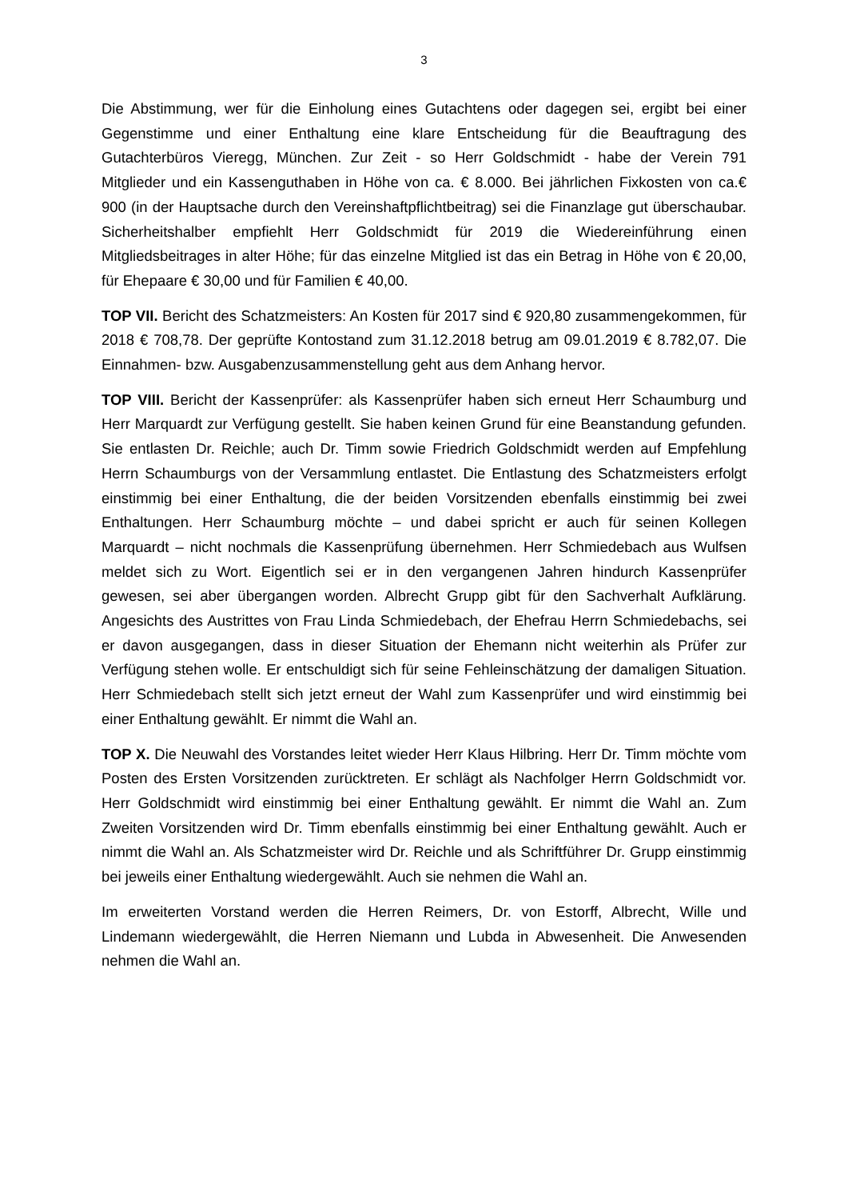3
Die Abstimmung, wer für die Einholung eines Gutachtens oder dagegen sei, ergibt bei einer Gegenstimme und einer Enthaltung eine klare Entscheidung für die Beauftragung des Gutachterbüros Vieregg, München. Zur Zeit - so Herr Goldschmidt - habe der Verein 791 Mitglieder und ein Kassenguthaben in Höhe von ca. € 8.000. Bei jährlichen Fixkosten von ca.€ 900 (in der Hauptsache durch den Vereinshaftpflichtbeitrag) sei die Finanzlage gut überschaubar. Sicherheitshalber empfiehlt Herr Goldschmidt für 2019 die Wiedereinführung einen Mitgliedsbeitrages in alter Höhe; für das einzelne Mitglied ist das ein Betrag in Höhe von € 20,00, für Ehepaare € 30,00 und für Familien € 40,00.
TOP VII. Bericht des Schatzmeisters: An Kosten für 2017 sind € 920,80 zusammengekommen, für 2018 € 708,78. Der geprüfte Kontostand zum 31.12.2018 betrug am 09.01.2019 € 8.782,07. Die Einnahmen- bzw. Ausgabenzusammenstellung geht aus dem Anhang hervor.
TOP VIII. Bericht der Kassenprüfer: als Kassenprüfer haben sich erneut Herr Schaumburg und Herr Marquardt zur Verfügung gestellt. Sie haben keinen Grund für eine Beanstandung gefunden. Sie entlasten Dr. Reichle; auch Dr. Timm sowie Friedrich Goldschmidt werden auf Empfehlung Herrn Schaumburgs von der Versammlung entlastet. Die Entlastung des Schatzmeisters erfolgt einstimmig bei einer Enthaltung, die der beiden Vorsitzenden ebenfalls einstimmig bei zwei Enthaltungen. Herr Schaumburg möchte – und dabei spricht er auch für seinen Kollegen Marquardt – nicht nochmals die Kassenprüfung übernehmen. Herr Schmiedebach aus Wulfsen meldet sich zu Wort. Eigentlich sei er in den vergangenen Jahren hindurch Kassenprüfer gewesen, sei aber übergangen worden. Albrecht Grupp gibt für den Sachverhalt Aufklärung. Angesichts des Austrittes von Frau Linda Schmiedebach, der Ehefrau Herrn Schmiedebachs, sei er davon ausgegangen, dass in dieser Situation der Ehemann nicht weiterhin als Prüfer zur Verfügung stehen wolle. Er entschuldigt sich für seine Fehleinschätzung der damaligen Situation. Herr Schmiedebach stellt sich jetzt erneut der Wahl zum Kassenprüfer und wird einstimmig bei einer Enthaltung gewählt. Er nimmt die Wahl an.
TOP X. Die Neuwahl des Vorstandes leitet wieder Herr Klaus Hilbring. Herr Dr. Timm möchte vom Posten des Ersten Vorsitzenden zurücktreten. Er schlägt als Nachfolger Herrn Goldschmidt vor. Herr Goldschmidt wird einstimmig bei einer Enthaltung gewählt. Er nimmt die Wahl an. Zum Zweiten Vorsitzenden wird Dr. Timm ebenfalls einstimmig bei einer Enthaltung gewählt. Auch er nimmt die Wahl an. Als Schatzmeister wird Dr. Reichle und als Schriftführer Dr. Grupp einstimmig bei jeweils einer Enthaltung wiedergewählt. Auch sie nehmen die Wahl an.
Im erweiterten Vorstand werden die Herren Reimers, Dr. von Estorff, Albrecht, Wille und Lindemann wiedergewählt, die Herren Niemann und Lubda in Abwesenheit. Die Anwesenden nehmen die Wahl an.